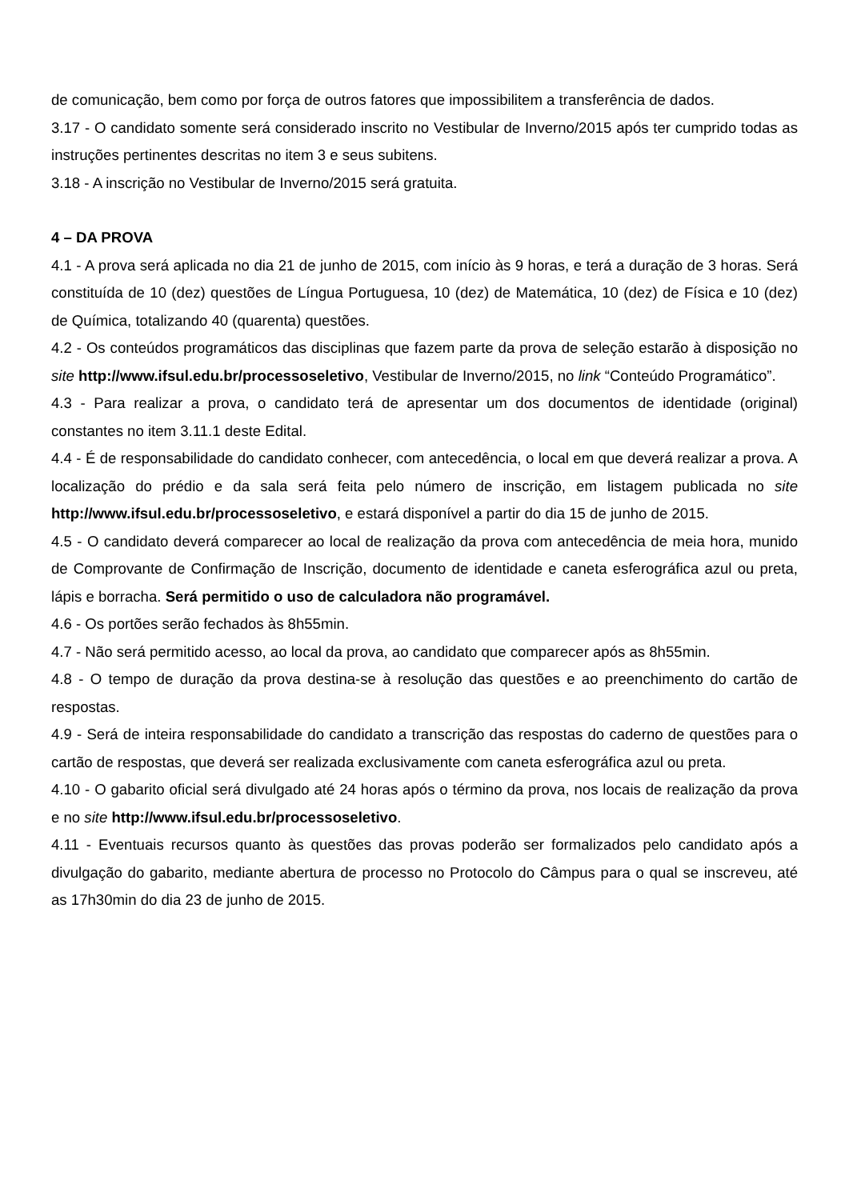de comunicação, bem como por força de outros fatores que impossibilitem a transferência de dados.
3.17 - O candidato somente será considerado inscrito no Vestibular de Inverno/2015 após ter cumprido todas as instruções pertinentes descritas no item 3 e seus subitens.
3.18 - A inscrição no Vestibular de Inverno/2015 será gratuita.
4 – DA PROVA
4.1 - A prova será aplicada no dia 21 de junho de 2015, com início às 9 horas, e terá a duração de 3 horas. Será constituída de 10 (dez) questões de Língua Portuguesa, 10 (dez) de Matemática, 10 (dez) de Física e 10 (dez) de Química, totalizando 40 (quarenta) questões.
4.2 - Os conteúdos programáticos das disciplinas que fazem parte da prova de seleção estarão à disposição no site http://www.ifsul.edu.br/processoseletivo, Vestibular de Inverno/2015, no link “Conteúdo Programático”.
4.3 - Para realizar a prova, o candidato terá de apresentar um dos documentos de identidade (original) constantes no item 3.11.1 deste Edital.
4.4 - É de responsabilidade do candidato conhecer, com antecedência, o local em que deverá realizar a prova. A localização do prédio e da sala será feita pelo número de inscrição, em listagem publicada no site http://www.ifsul.edu.br/processoseletivo, e estará disponível a partir do dia 15 de junho de 2015.
4.5 - O candidato deverá comparecer ao local de realização da prova com antecedência de meia hora, munido de Comprovante de Confirmação de Inscrição, documento de identidade e caneta esferográfica azul ou preta, lápis e borracha. Será permitido o uso de calculadora não programável.
4.6 - Os portões serão fechados às 8h55min.
4.7 - Não será permitido acesso, ao local da prova, ao candidato que comparecer após as 8h55min.
4.8 - O tempo de duração da prova destina-se à resolução das questões e ao preenchimento do cartão de respostas.
4.9 - Será de inteira responsabilidade do candidato a transcrição das respostas do caderno de questões para o cartão de respostas, que deverá ser realizada exclusivamente com caneta esferográfica azul ou preta.
4.10 - O gabarito oficial será divulgado até 24 horas após o término da prova, nos locais de realização da prova e no site http://www.ifsul.edu.br/processoseletivo.
4.11 - Eventuais recursos quanto às questões das provas poderão ser formalizados pelo candidato após a divulgação do gabarito, mediante abertura de processo no Protocolo do Câmpus para o qual se inscreveu, até as 17h30min do dia 23 de junho de 2015.